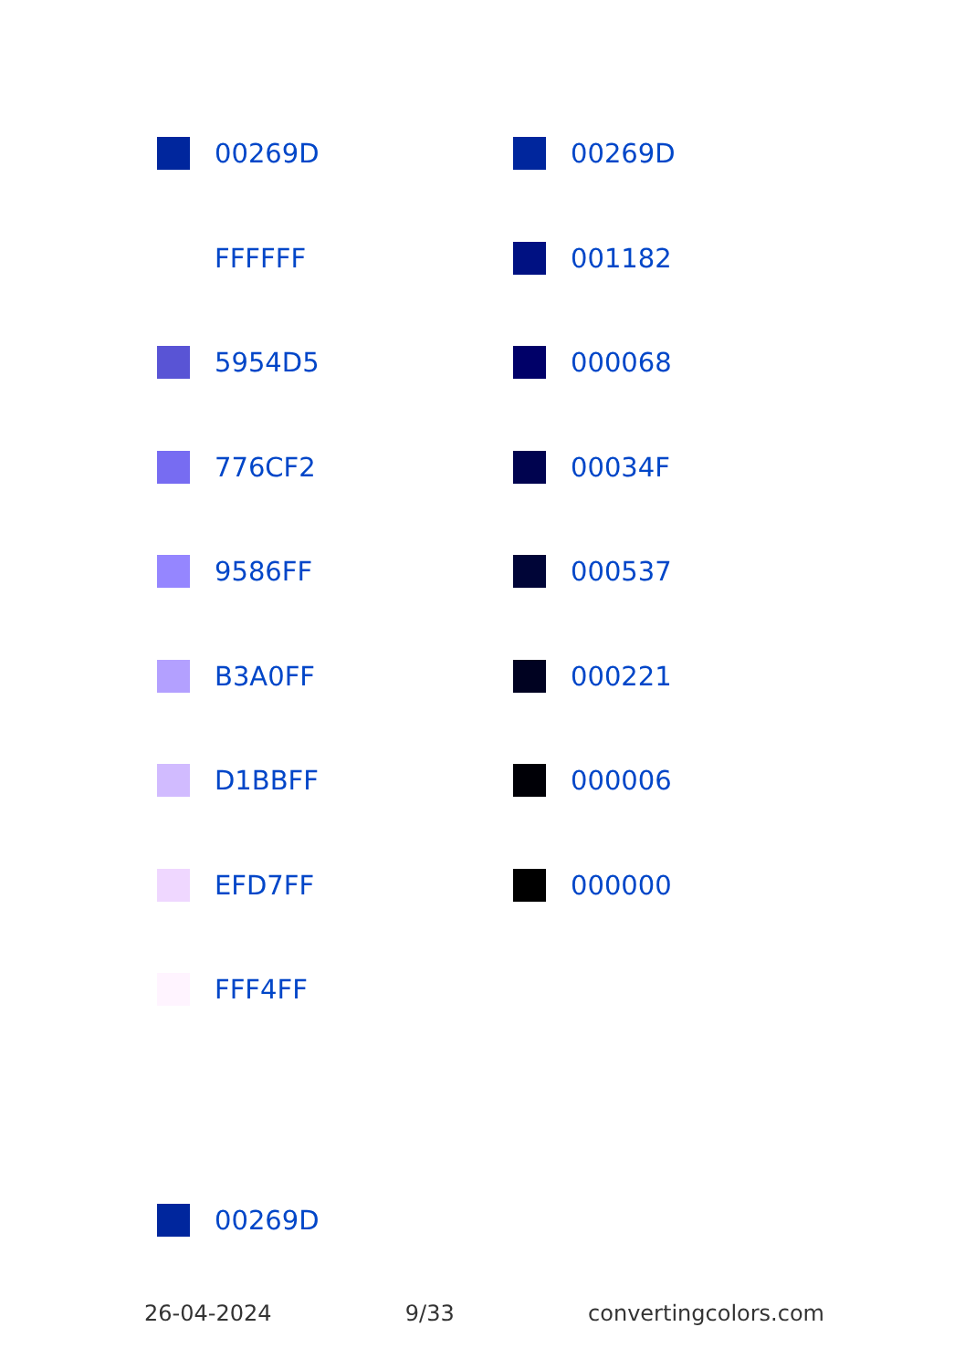00269D
FFFFFF
5954D5
776CF2
9586FF
B3A0FF
D1BBFF
EFD7FF
FFF4FF
00269D
001182
000068
00034F
000537
000221
000006
000000
00269D
26-04-2024 9/33 convertingcolors.com